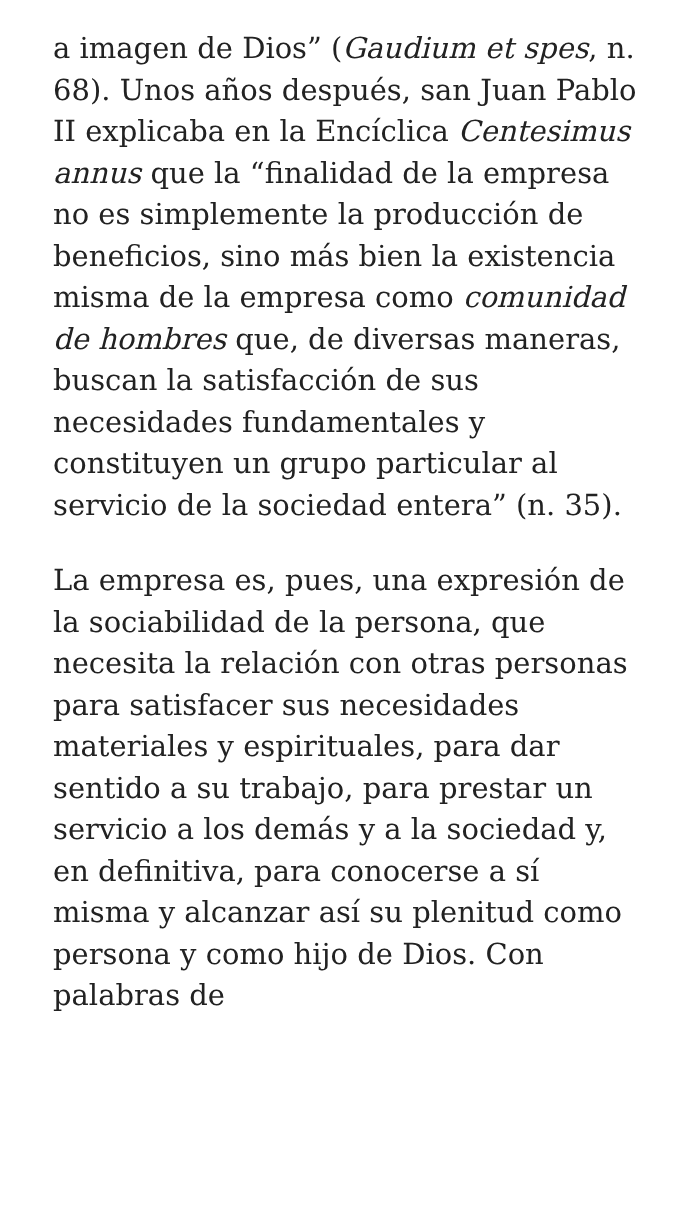a imagen de Dios” (Gaudium et spes, n. 68). Unos años después, san Juan Pablo II explicaba en la Encíclica Centesimus annus que la “finalidad de la empresa no es simplemente la producción de beneficios, sino más bien la existencia misma de la empresa como comunidad de hombres que, de diversas maneras, buscan la satisfacción de sus necesidades fundamentales y constituyen un grupo particular al servicio de la sociedad entera” (n. 35).
La empresa es, pues, una expresión de la sociabilidad de la persona, que necesita la relación con otras personas para satisfacer sus necesidades materiales y espirituales, para dar sentido a su trabajo, para prestar un servicio a los demás y a la sociedad y, en definitiva, para conocerse a sí misma y alcanzar así su plenitud como persona y como hijo de Dios. Con palabras de